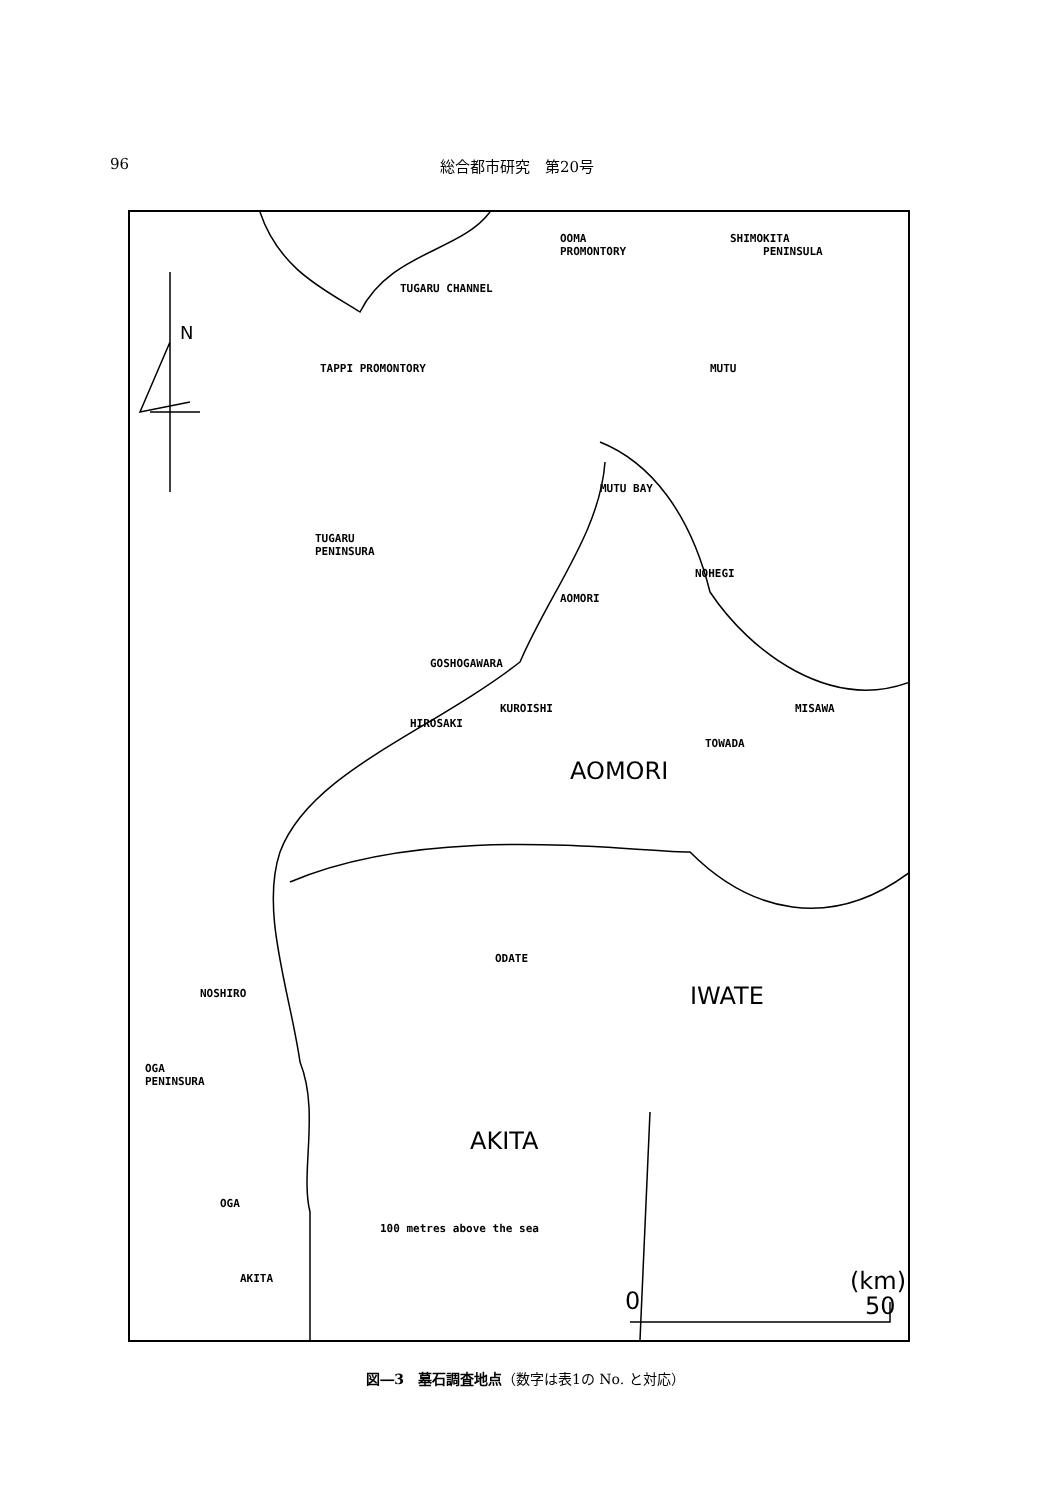96 総合都市研究　第20号
N
OOMA
PROMONTORY
SHIMOKITA
PENINSULA
TUGARU CHANNEL
TAPPI PROMONTORY MUTU
MUTU BAY
TUGARU
PENINSURA
NOHEGI
AOMORI
GOSHOGAWARA
KUROISHI MISAWA
HIROSAKI
TOWADA
AOMORI
ODATE
NOSHIRO IWATE
OGA
PENINSURA
AKITA
OGA
100 metres above the sea
AKITA (km)
0 50
図―3　墓石調査地点（数字は表1の No. と対応）